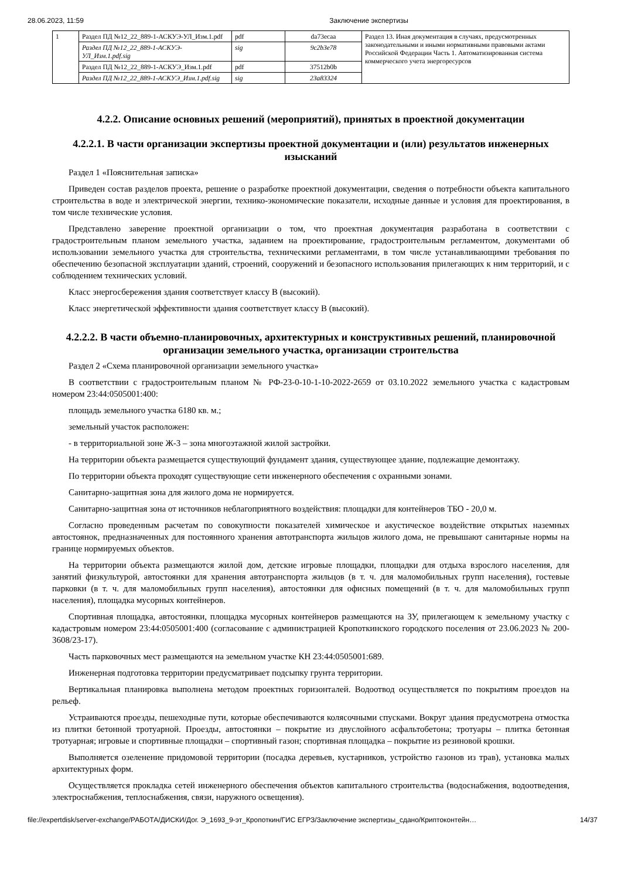28.06.2023, 11:59 Заключение экспертизы
| 1 | Раздел ПД №12_22_889-1-АСКУЭ-УЛ_Изм.1.pdf | pdf | da73ecaa | Раздел 13. Иная документация в случаях, предусмотренных законодательными и иными нормативными правовыми актами Российской Федерации Часть 1. Автоматизированная система коммерческого учета энергоресурсов |
| | Раздел ПД №12_22_889-1-АСКУЭ-УЛ_Изм.1.pdf.sig | sig | 9c2b3e78 | |
| | Раздел ПД №12_22_889-1-АСКУЭ_Изм.1.pdf | pdf | 37512b0b | |
| | Раздел ПД №12_22_889-1-АСКУЭ_Изм.1.pdf.sig | sig | 23a83324 | |
4.2.2. Описание основных решений (мероприятий), принятых в проектной документации
4.2.2.1. В части организации экспертизы проектной документации и (или) результатов инженерных изысканий
Раздел 1 «Пояснительная записка»
Приведен состав разделов проекта, решение о разработке проектной документации, сведения о потребности объекта капитального строительства в воде и электрической энергии, технико-экономические показатели, исходные данные и условия для проектирования, в том числе технические условия.
Представлено заверение проектной организации о том, что проектная документация разработана в соответствии с градостроительным планом земельного участка, заданием на проектирование, градостроительным регламентом, документами об использовании земельного участка для строительства, техническими регламентами, в том числе устанавливающими требования по обеспечению безопасной эксплуатации зданий, строений, сооружений и безопасного использования прилегающих к ним территорий, и с соблюдением технических условий.
Класс энергосбережения здания соответствует классу В (высокий).
Класс энергетической эффективности здания соответствует классу В (высокий).
4.2.2.2. В части объемно-планировочных, архитектурных и конструктивных решений, планировочной организации земельного участка, организации строительства
Раздел 2 «Схема планировочной организации земельного участка»
В соответствии с градостроительным планом № РФ-23-0-10-1-10-2022-2659 от 03.10.2022 земельного участка с кадастровым номером 23:44:0505001:400:
площадь земельного участка 6180 кв. м.;
земельный участок расположен:
- в территориальной зоне Ж-3 – зона многоэтажной жилой застройки.
На территории объекта размещается существующий фундамент здания, существующее здание, подлежащие демонтажу.
По территории объекта проходят существующие сети инженерного обеспечения с охранными зонами.
Санитарно-защитная зона для жилого дома не нормируется.
Санитарно-защитная зона от источников неблагоприятного воздействия: площадки для контейнеров ТБО - 20,0 м.
Согласно проведенным расчетам по совокупности показателей химическое и акустическое воздействие открытых наземных автостоянок, предназначенных для постоянного хранения автотранспорта жильцов жилого дома, не превышают санитарные нормы на границе нормируемых объектов.
На территории объекта размещаются жилой дом, детские игровые площадки, площадки для отдыха взрослого населения, для занятий физкультурой, автостоянки для хранения автотранспорта жильцов (в т. ч. для маломобильных групп населения), гостевые парковки (в т. ч. для маломобильных групп населения), автостоянки для офисных помещений (в т. ч. для маломобильных групп населения), площадка мусорных контейнеров.
Спортивная площадка, автостоянки, площадка мусорных контейнеров размещаются на ЗУ, прилегающем к земельному участку с кадастровым номером 23:44:0505001:400 (согласование с администрацией Кропоткинского городского поселения от 23.06.2023 № 200-3608/23-17).
Часть парковочных мест размещаются на земельном участке КН 23:44:0505001:689.
Инженерная подготовка территории предусматривает подсыпку грунта территории.
Вертикальная планировка выполнена методом проектных горизонталей. Водоотвод осуществляется по покрытиям проездов на рельеф.
Устраиваются проезды, пешеходные пути, которые обеспечиваются колясочными спусками. Вокруг здания предусмотрена отмостка из плитки бетонной тротуарной. Проезды, автостоянки – покрытие из двуслойного асфальтобетона; тротуары – плитка бетонная тротуарная; игровые и спортивные площадки – спортивный газон; спортивная площадка – покрытие из резиновой крошки.
Выполняется озеленение придомовой территории (посадка деревьев, кустарников, устройство газонов из трав), установка малых архитектурных форм.
Осуществляется прокладка сетей инженерного обеспечения объектов капитального строительства (водоснабжения, водоотведения, электроснабжения, теплоснабжения, связи, наружного освещения).
file://expertdisk/server-exchange/РАБОТА/ДИСКИ/Дог. Э_1693_9-эт_Кропоткин/ГИС ЕГРЗ/Заключение экспертизы_сдано/Криптоконтейн… 14/37